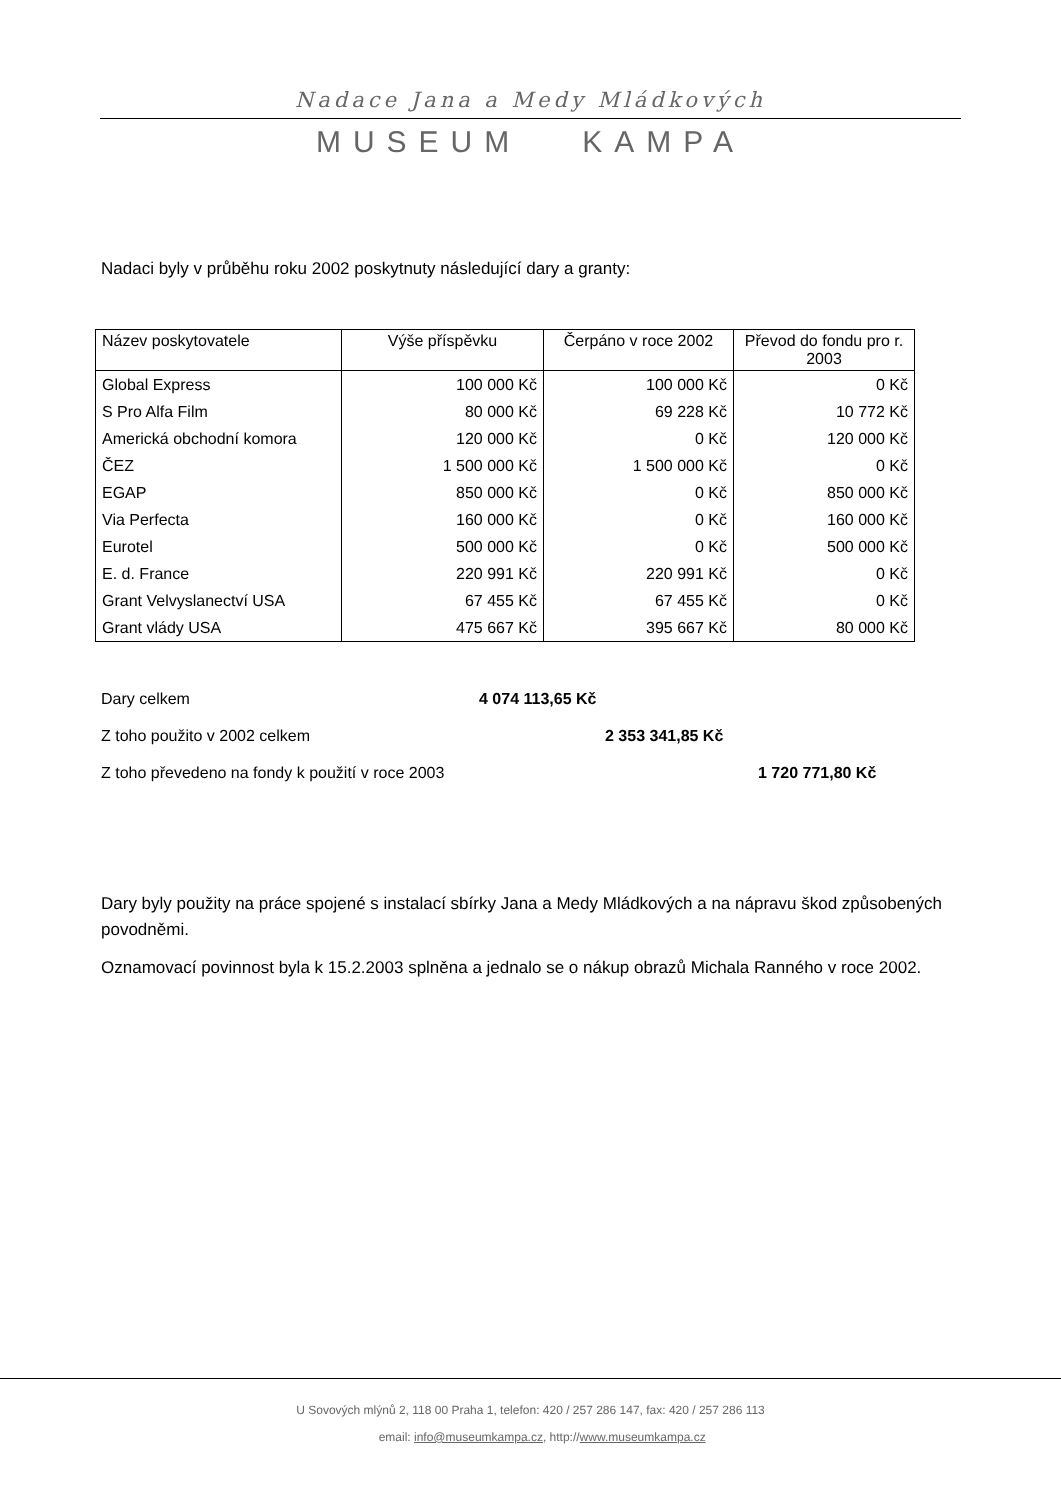Nadace Jana a Medy Mládkových
MUSEUM KAMPA
Nadaci byly v průběhu roku 2002 poskytnuty následující dary a granty:
| Název poskytovatele | Výše příspěvku | Čerpáno v roce 2002 | Převod do fondu pro r. 2003 |
| --- | --- | --- | --- |
| Global Express | 100 000 Kč | 100 000 Kč | 0 Kč |
| S Pro Alfa Film | 80 000 Kč | 69 228 Kč | 10 772 Kč |
| Americká obchodní komora | 120 000 Kč | 0 Kč | 120 000 Kč |
| ČEZ | 1 500 000 Kč | 1 500 000 Kč | 0 Kč |
| EGAP | 850 000 Kč | 0 Kč | 850 000 Kč |
| Via Perfecta | 160 000 Kč | 0 Kč | 160 000 Kč |
| Eurotel | 500 000 Kč | 0 Kč | 500 000 Kč |
| E. d. France | 220 991 Kč | 220 991 Kč | 0 Kč |
| Grant Velvyslanectví USA | 67 455 Kč | 67 455 Kč | 0 Kč |
| Grant vlády USA | 475 667 Kč | 395 667 Kč | 80 000 Kč |
Dary celkem 4 074 113,65 Kč
Z toho použito v 2002 celkem 2 353 341,85 Kč
Z toho převedeno na fondy k použití v roce 2003 1 720 771,80 Kč
Dary byly použity na práce spojené s instalací sbírky Jana a Medy Mládkových a na nápravu škod způsobených povodněmi.
Oznamovací povinnost byla k 15.2.2003 splněna a jednalo se o nákup obrazů Michala Ranného v roce 2002.
U Sovových mlýnů 2, 118 00 Praha 1, telefon: 420 / 257 286 147, fax: 420 / 257 286 113
email: info@museumkampa.cz, http://www.museumkampa.cz